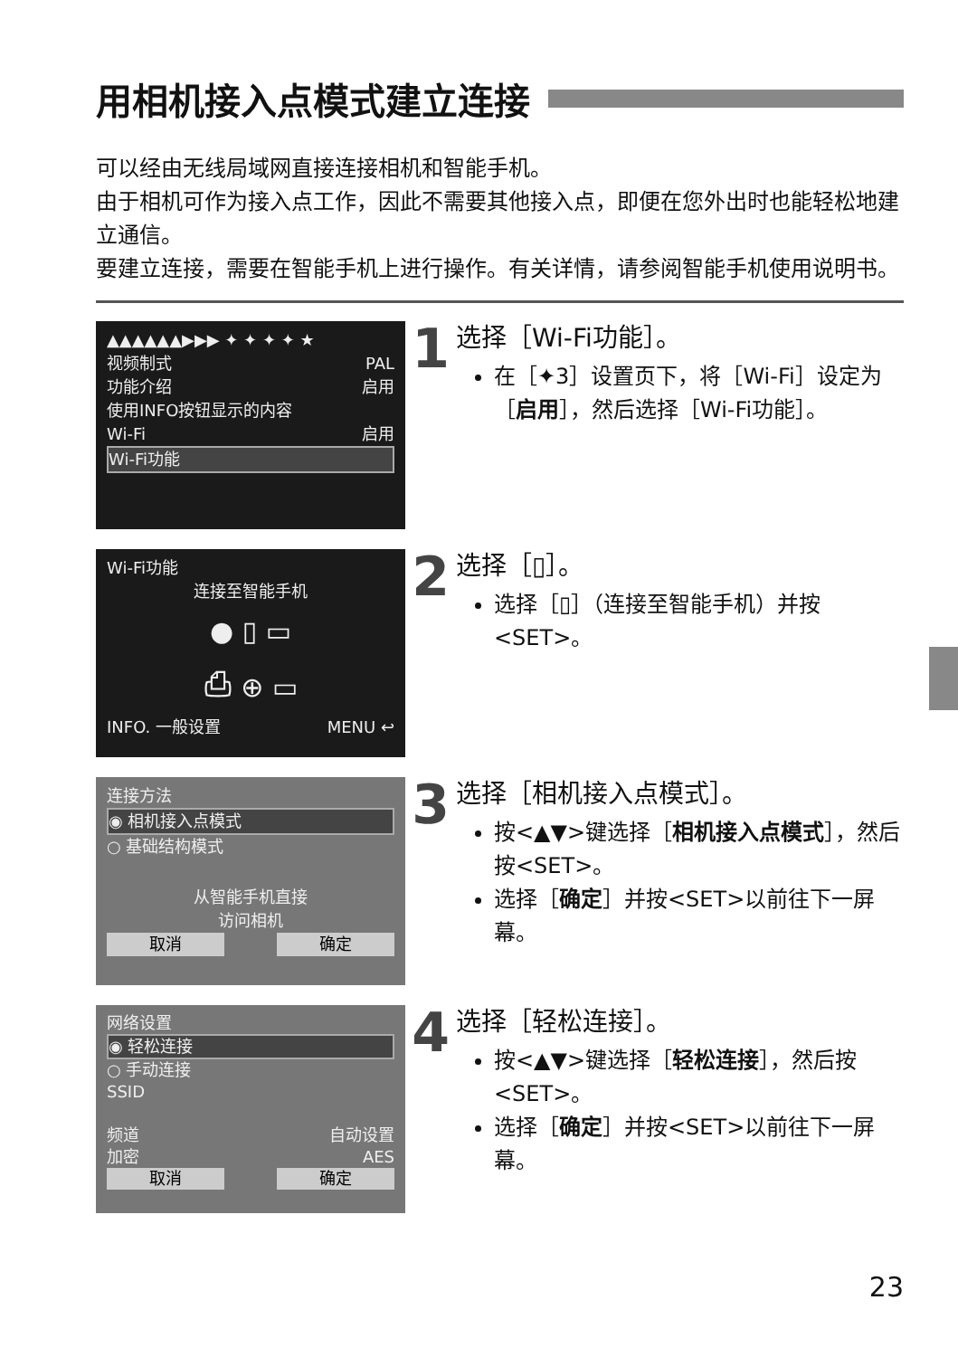用相机接入点模式建立连接
可以经由无线局域网直接连接相机和智能手机。
由于相机可作为接入点工作，因此不需要其他接入点，即便在您外出时也能轻松地建立通信。
要建立连接，需要在智能手机上进行操作。有关详情，请参阅智能手机使用说明书。
▲▲▲▲▲▲▶▶▶ ✦ ✦ ✦ ✦ ★
视频制式 PAL
功能介绍 启用
使用INFO按钮显示的内容
Wi-Fi 启用
Wi-Fi功能
1
选择［Wi-Fi功能］。
在［✦3］设置页下，将［Wi-Fi］设定为［启用］，然后选择［Wi-Fi功能］。
Wi-Fi功能
连接至智能手机
● ▯ ▭
⎙ ⊕ ▭
INFO. 一般设置 MENU ↩
2
选择［▯］。
选择［▯］（连接至智能手机）并按<SET>。
连接方法
◉ 相机接入点模式
○ 基础结构模式
从智能手机直接
访问相机
取消 确定
3
选择［相机接入点模式］。
按<▲▼>键选择［相机接入点模式］，然后按<SET>。
选择［确定］并按<SET>以前往下一屏幕。
网络设置
◉ 轻松连接
○ 手动连接
SSID
频道 自动设置
加密 AES
取消 确定
4
选择［轻松连接］。
按<▲▼>键选择［轻松连接］，然后按<SET>。
选择［确定］并按<SET>以前往下一屏幕。
23